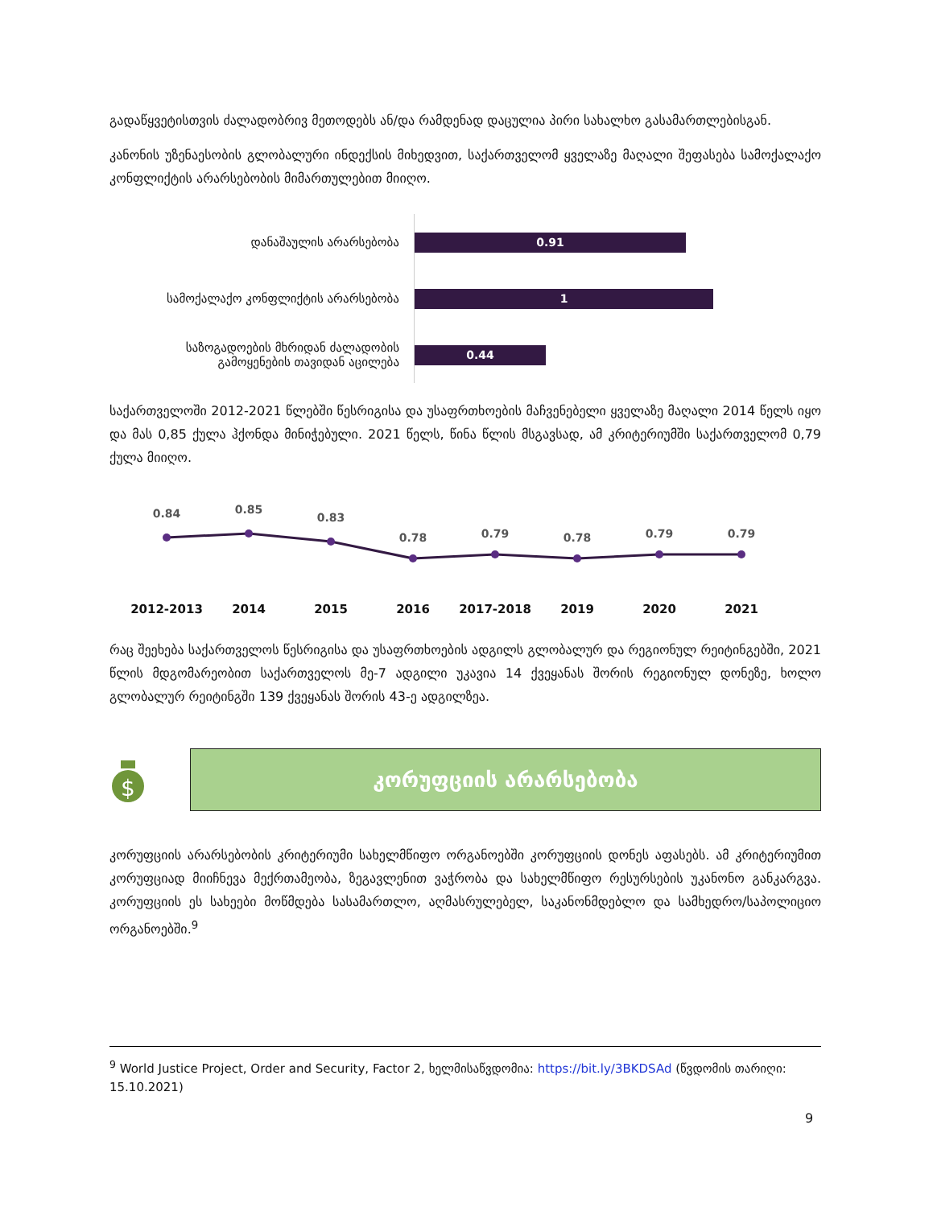გადაწყვეტისთვის ძალადობრივ მეთოდებს ან/და რამდენად დაცულია პირი სახალხო გასამართლებისგან.
კანონის უზენაესობის გლობალური ინდექსის მიხედვით, საქართველომ ყველაზე მაღალი შეფასება სამოქალაქო კონფლიქტის არარსებობის მიმართულებით მიიღო.
დანაშაულის არარსებობა
სამოქალაქო კონფლიქტის არარსებობა
საზოგადოების მხრიდან ძალადობის
გამოყენების თავიდან აცილება
0.91
1
0.44
საქართველოში 2012-2021 წლებში წესრიგისა და უსაფრთხოების მაჩვენებელი ყველაზე მაღალი 2014 წელს იყო და მას 0,85 ქულა ჰქონდა მინიჭებული. 2021 წელს, წინა წლის მსგავსად, ამ კრიტერიუმში საქართველომ 0,79 ქულა მიიღო.
0.84
0.85
0.83
0.78
0.79
0.78
0.79
0.79
2012-2013 2014 2015 2016 2017-2018 2019 2020 2021
რაც შეეხება საქართველოს წესრიგისა და უსაფრთხოების ადგილს გლობალურ და რეგიონულ რეიტინგებში, 2021 წლის მდგომარეობით საქართველოს მე-7 ადგილი უკავია 14 ქვეყანას შორის რეგიონულ დონეზე, ხოლო გლობალურ რეიტინგში 139 ქვეყანას შორის 43-ე ადგილზეა.
$
კორუფციის არარსებობა
კორუფციის არარსებობის კრიტერიუმი სახელმწიფო ორგანოებში კორუფციის დონეს აფასებს. ამ კრიტერიუმით კორუფციად მიიჩნევა მექრთამეობა, ზეგავლენით ვაჭრობა და სახელმწიფო რესურსების უკანონო განკარგვა. კორუფციის ეს სახეები მოწმდება სასამართლო, აღმასრულებელ, საკანონმდებლო და სამხედრო/საპოლიციო ორგანოებში.<sup>9</sup>
<sup>9</sup> World Justice Project, Order and Security, Factor 2, ხელმისაწვდომია: https://bit.ly/3BKDSAd (წვდომის თარიღი: 15.10.2021)
9